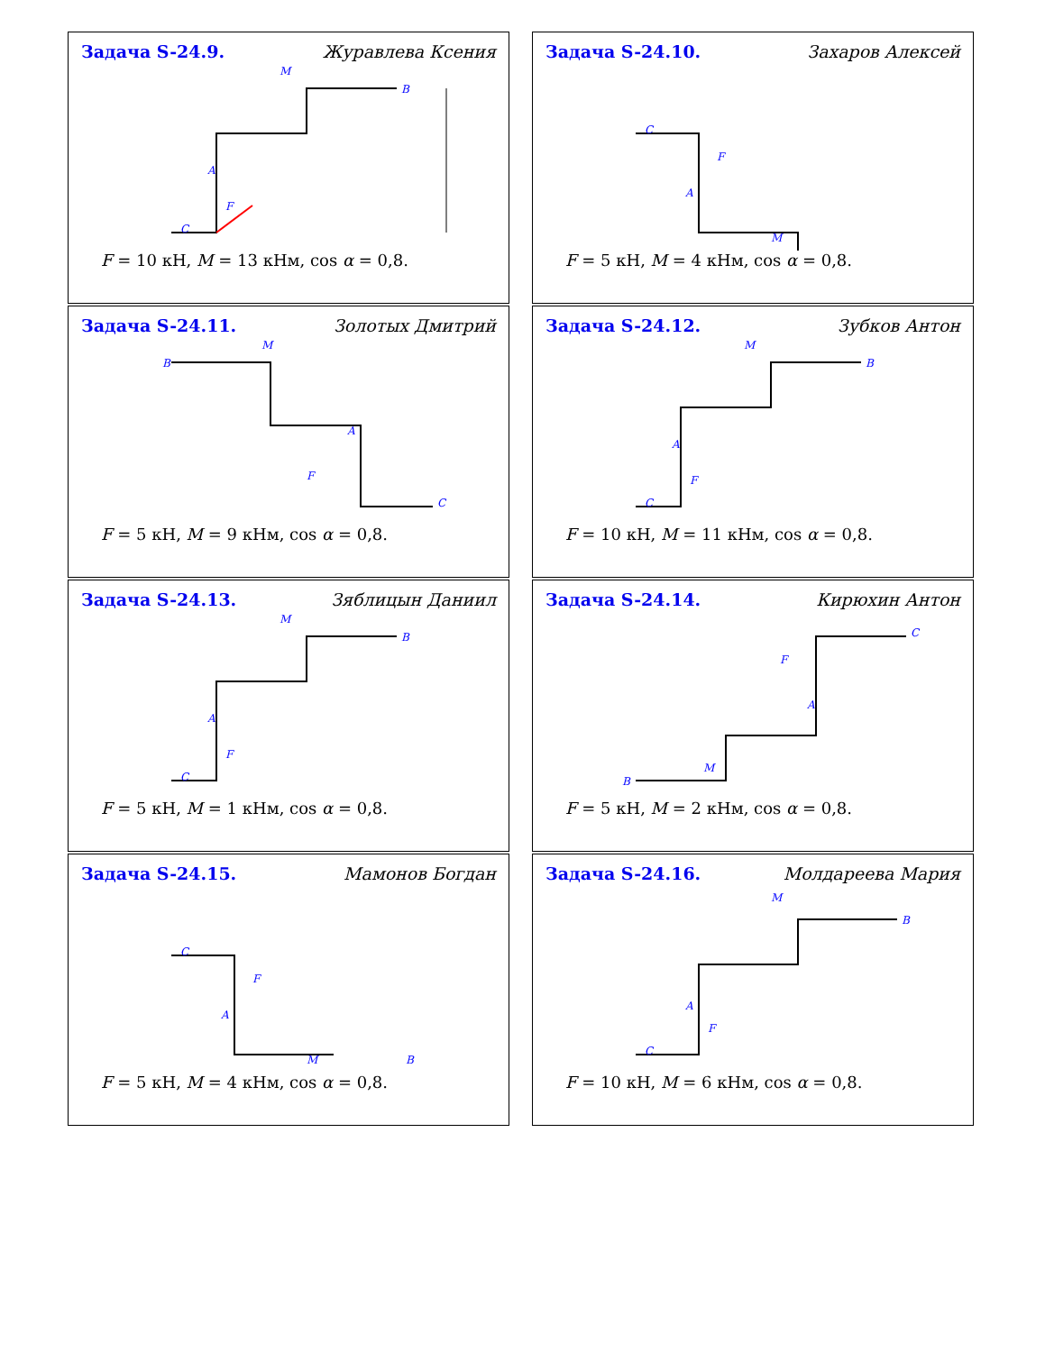Задача S-24.9. Журавлева Ксения
M
C
B
A
F
F = 10 кН, M = 13 кНм, cos α = 0,8.
Задача S-24.10. Захаров Алексей
C
A
F
M
F = 5 кН, M = 4 кНм, cos α = 0,8.
Задача S-24.11. Золотых Дмитрий
B
M
A
F
C
F = 5 кН, M = 9 кНм, cos α = 0,8.
Задача S-24.12. Зубков Антон
M
B
A
F
C
F = 10 кН, M = 11 кНм, cos α = 0,8.
Задача S-24.13. Зяблицын Даниил
M
B
A
F
C
F = 5 кН, M = 1 кНм, cos α = 0,8.
Задача S-24.14. Кирюхин Антон
C
F
A
M
B
F = 5 кН, M = 2 кНм, cos α = 0,8.
Задача S-24.15. Мамонов Богдан
C
A
F
M
B
F = 5 кН, M = 4 кНм, cos α = 0,8.
Задача S-24.16. Молдареева Мария
M
B
A
F
C
F = 10 кН, M = 6 кНм, cos α = 0,8.